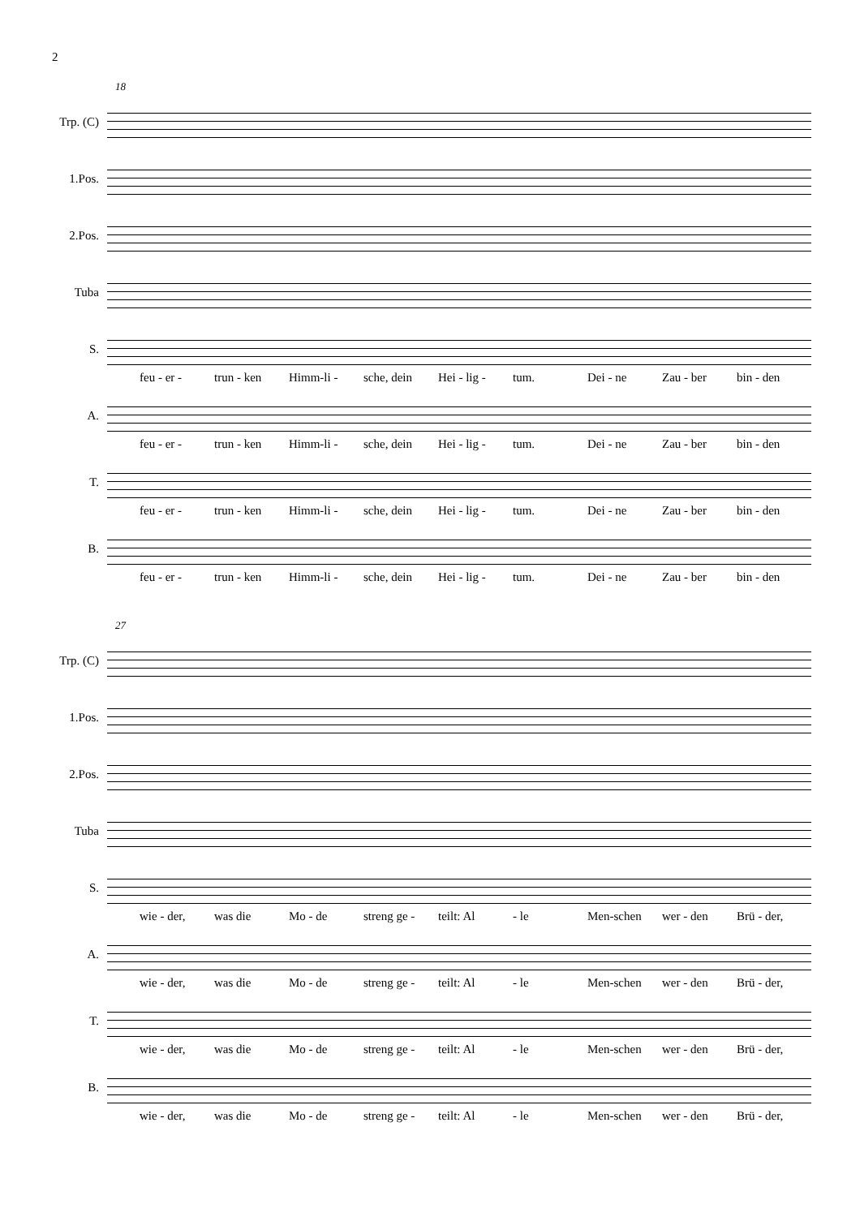2
18
Trp. (C)
1.Pos.
2.Pos.
Tuba
S.
feu - er - trun - ken Himm-li - sche, dein Hei - lig - tum. Dei - ne Zau - ber bin - den
A.
feu - er - trun - ken Himm-li - sche, dein Hei - lig - tum. Dei - ne Zau - ber bin - den
T.
feu - er - trun - ken Himm-li - sche, dein Hei - lig - tum. Dei - ne Zau - ber bin - den
B.
feu - er - trun - ken Himm-li - sche, dein Hei - lig - tum. Dei - ne Zau - ber bin - den
27
Trp. (C)
1.Pos.
2.Pos.
Tuba
S.
wie - der, was die Mo - de streng ge - teilt: Al - le Men-schen wer - den Brü - der,
A.
wie - der, was die Mo - de streng ge - teilt: Al - le Men-schen wer - den Brü - der,
T.
wie - der, was die Mo - de streng ge - teilt: Al - le Men-schen wer - den Brü - der,
B.
wie - der, was die Mo - de streng ge - teilt: Al - le Men-schen wer - den Brü - der,